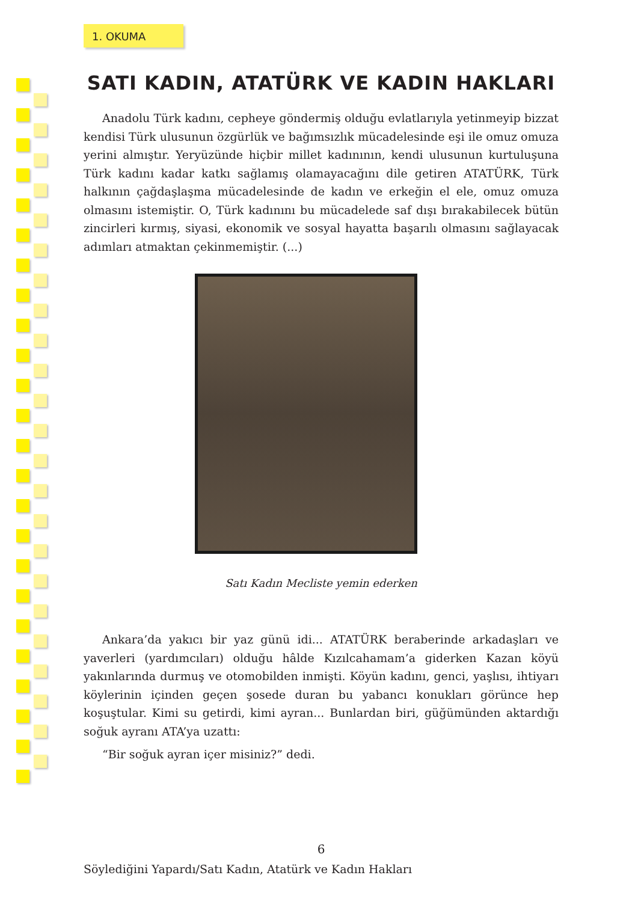1. OKUMA
SATI KADIN, ATATÜRK VE KADIN HAKLARI
Anadolu Türk kadını, cepheye göndermiş olduğu evlatlarıyla yetinmeyip bizzat kendisi Türk ulusunun özgürlük ve bağımsızlık mücadelesinde eşi ile omuz omuza yerini almıştır. Yeryüzünde hiçbir millet kadınının, kendi ulusunun kurtuluşuna Türk kadını kadar katkı sağlamış olamayacağını dile getiren ATATÜRK, Türk halkının çağdaşlaşma mücadelesinde de kadın ve erkeğin el ele, omuz omuza olmasını istemiştir. O, Türk kadınını bu mücadelede saf dışı bırakabilecek bütün zincirleri kırmış, siyasi, ekonomik ve sosyal hayatta başarılı olmasını sağlayacak adımları atmaktan çekinmemiştir. (...)
Satı Kadın Mecliste yemin ederken
Ankara’da yakıcı bir yaz günü idi... ATATÜRK beraberinde arkadaşları ve yaverleri (yardımcıları) olduğu hâlde Kızılcahamam’a giderken Kazan köyü yakınlarında durmuş ve otomobilden inmişti. Köyün kadını, genci, yaşlısı, ihtiyarı köylerinin içinden geçen şosede duran bu yabancı konukları görünce hep koşuştular. Kimi su getirdi, kimi ayran... Bunlardan biri, güğümünden aktardığı soğuk ayranı ATA’ya uzattı:
“Bir soğuk ayran içer misiniz?” dedi.
6
Söylediğini Yapardı/Satı Kadın, Atatürk ve Kadın Hakları